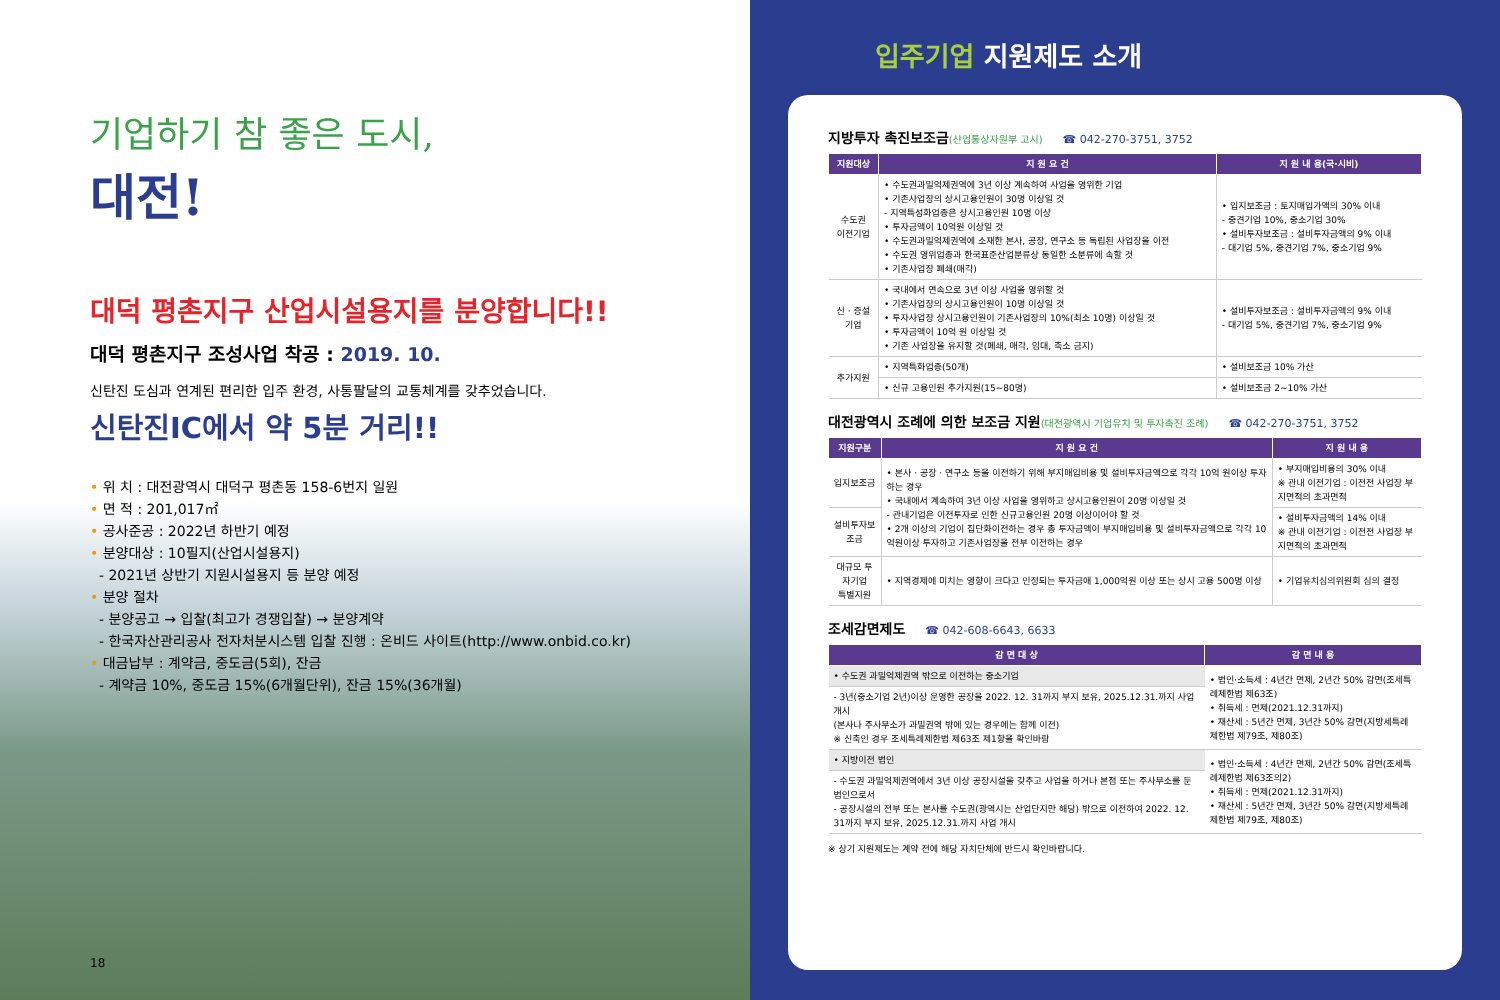기업하기 참 좋은 도시,
대전!
대덕 평촌지구 산업시설용지를 분양합니다!!
대덕 평촌지구 조성사업 착공 : 2019. 10.
신탄진 도심과 연계된 편리한 입주 환경, 사통팔달의 교통체계를 갖추었습니다.
신탄진IC에서 약 5분 거리!!
• 위 치 : 대전광역시 대덕구 평촌동 158-6번지 일원
• 면 적 : 201,017㎡
• 공사준공 : 2022년 하반기 예정
• 분양대상 : 10필지(산업시설용지)
- 2021년 상반기 지원시설용지 등 분양 예정
• 분양 절차
- 분양공고 → 입찰(최고가 경쟁입찰) → 분양계약
- 한국자산관리공사 전자처분시스템 입찰 진행 : 온비드 사이트(http://www.onbid.co.kr)
• 대금납부 : 계약금, 중도금(5회), 잔금
- 계약금 10%, 중도금 15%(6개월단위), 잔금 15%(36개월)
18
입주기업 지원제도 소개
지방투자 촉진보조금(산업통상자원부 고시) ☎ 042-270-3751, 3752
| 지원대상 | 지 원 요 건 | 지 원 내 용(국·시비) |
| --- | --- | --- |
| 수도권 이전기업 | • 수도권과밀억제권역에 3년 이상 계속하여 사업을 영위한 기업 • 기존사업장의 상시고용인원이 30명 이상일 것 - 지역특성화업종은 상시고용인원 10명 이상 • 투자금액이 10억원 이상일 것 • 수도권과밀억제권역에 소재한 본사, 공장, 연구소 등 독립된 사업장을 이전 • 수도권 영위업종과 한국표준산업분류상 동일한 소분류에 속할 것 • 기존사업장 폐쇄(매각) | • 입지보조금 : 토지매입가액의 30% 이내 - 중견기업 10%, 중소기업 30% • 설비투자보조금 : 설비투자금액의 9% 이내 - 대기업 5%, 중견기업 7%, 중소기업 9% |
| 신 · 증설 기업 | • 국내에서 연속으로 3년 이상 사업을 영위할 것 • 기존사업장의 상시고용인원이 10명 이상일 것 • 투자사업장 상시고용인원이 기존사업장의 10%(최소 10명) 이상일 것 • 투자금액이 10억 원 이상일 것 • 기존 사업장을 유지할 것(폐쇄, 매각, 임대, 축소 금지) | • 설비투자보조금 : 설비투자금액의 9% 이내 - 대기업 5%, 중견기업 7%, 중소기업 9% |
| 추가지원 | • 지역특화업종(50개) | • 설비보조금 10% 가산 |
| | • 신규 고용인원 추가지원(15~80명) | • 설비보조금 2~10% 가산 |
대전광역시 조례에 의한 보조금 지원(대전광역시 기업유치 및 투자촉진 조례) ☎ 042-270-3751, 3752
| 지원구분 | 지 원 요 건 | 지 원 내 용 |
| --- | --- | --- |
| 입지보조금 | • 본사 · 공장 · 연구소 등을 이전하기 위해 부지매입비용 및 설비투자금액으로 각각 10억 원이상 투자하는 경우 • 국내에서 계속하여 3년 이상 사업을 영위하고 상시고용인원이 20명 이상일 것 - 관내기업은 이전투자로 인한 신규고용인원 20명 이상이어야 할 것 • 2개 이상의 기업이 집단화이전하는 경우 총 투자금액이 부지매입비용 및 설비투자금액으로 각각 10억원이상 투자하고 기존사업장을 전부 이전하는 경우 | • 부지매입비용의 30% 이내 ※ 관내 이전기업 : 이전전 사업장 부지면적의 초과면적 |
| 설비투자보조금 | | • 설비투자금액의 14% 이내 ※ 관내 이전기업 : 이전전 사업장 부지면적의 초과면적 |
| 대규모 투자기업 특별지원 | • 지역경제에 미치는 영향이 크다고 인정되는 투자금애 1,000억원 이상 또는 상시 고용 500명 이상 | • 기업유치심의위원회 심의 결정 |
조세감면제도 ☎ 042-608-6643, 6633
| 감 면 대 상 | 감 면 내 용 |
| --- | --- |
| • 수도권 과밀억제권역 밖으로 이전하는 중소기업 | • 법인·소득세 : 4년간 면제, 2년간 50% 감면(조세특례제한법 제63조) • 취득세 : 면제(2021.12.31까지) • 재산세 : 5년간 면제, 3년간 50% 감면(지방세특례제한법 제79조, 제80조) |
| - 3년(중소기업 2년)이상 운영한 공장을 2022. 12. 31까지 부지 보유, 2025.12.31.까지 사업 개시 (본사나 주사무소가 과밀권역 밖에 있는 경우에는 함께 이전) ※ 신축인 경우 조세특례제한법 제63조 제1항을 확인바람 | |
| • 지방이전 법인 | • 법인·소득세 : 4년간 면제, 2년간 50% 감면(조세특례제한법 제63조의2) • 취득세 : 면제(2021.12.31까지) • 재산세 : 5년간 면제, 3년간 50% 감면(지방세특례제한법 제79조, 제80조) |
| - 수도권 과밀억제권역에서 3년 이상 공장시설을 갖추고 사업을 하거나 본점 또는 주사무소를 둔 법인으로서 - 공장시설의 전부 또는 본사를 수도권(광역시는 산업단지만 해당) 밖으로 이전하여 2022. 12. 31까지 부지 보유, 2025.12.31.까지 사업 개시 | |
※ 상기 지원제도는 계약 전에 해당 자치단체에 반드시 확인바랍니다.